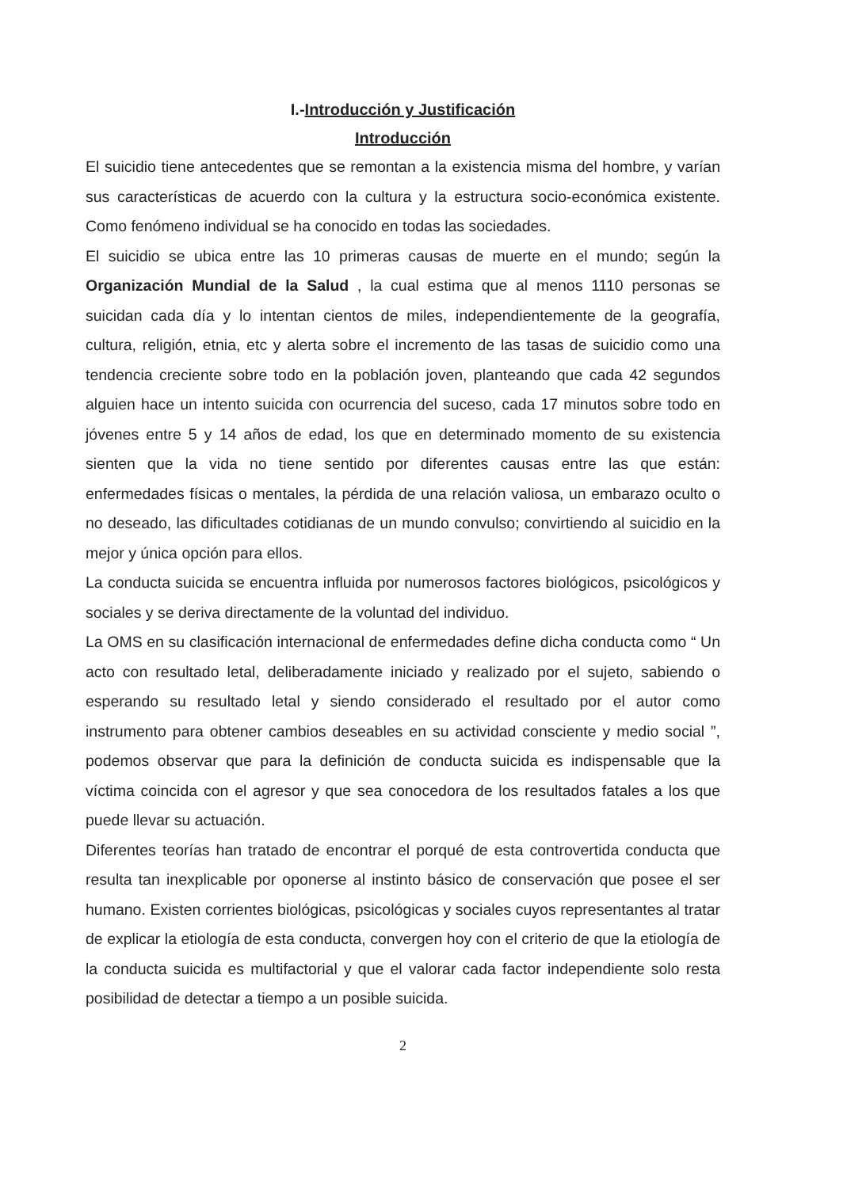I.-Introducción y Justificación
Introducción
El suicidio tiene antecedentes que se remontan a la existencia misma del hombre, y varían sus características de acuerdo con la cultura y la estructura socio-económica existente. Como fenómeno individual se ha conocido en todas las sociedades.
El suicidio se ubica entre las 10 primeras causas de muerte en el mundo; según la Organización Mundial de la Salud , la cual estima que al menos 1110 personas se suicidan cada día y lo intentan cientos de miles, independientemente de la geografía, cultura, religión, etnia, etc y alerta sobre el incremento de las tasas de suicidio como una tendencia creciente sobre todo en la población joven, planteando que cada 42 segundos alguien hace un intento suicida con ocurrencia del suceso, cada 17 minutos sobre todo en jóvenes entre 5 y 14 años de edad, los que en determinado momento de su existencia sienten que la vida no tiene sentido por diferentes causas entre las que están: enfermedades físicas o mentales, la pérdida de una relación valiosa, un embarazo oculto o no deseado, las dificultades cotidianas de un mundo convulso; convirtiendo al suicidio en la mejor y única opción para ellos.
La conducta suicida se encuentra influida por numerosos factores biológicos, psicológicos y sociales y se deriva directamente de la voluntad del individuo.
La OMS en su clasificación internacional de enfermedades define dicha conducta como “ Un acto con resultado letal, deliberadamente iniciado y realizado por el sujeto, sabiendo o esperando su resultado letal y siendo considerado el resultado por el autor como instrumento para obtener cambios deseables en su actividad consciente y medio social ”, podemos observar que para la definición de conducta suicida es indispensable que la víctima coincida con el agresor y que sea conocedora de los resultados fatales a los que puede llevar su actuación.
Diferentes teorías han tratado de encontrar el porqué de esta controvertida conducta que resulta tan inexplicable por oponerse al instinto básico de conservación que posee el ser humano. Existen corrientes biológicas, psicológicas y sociales cuyos representantes al tratar de explicar la etiología de esta conducta, convergen hoy con el criterio de que la etiología de la conducta suicida es multifactorial y que el valorar cada factor independiente solo resta posibilidad de detectar a tiempo a un posible suicida.
2